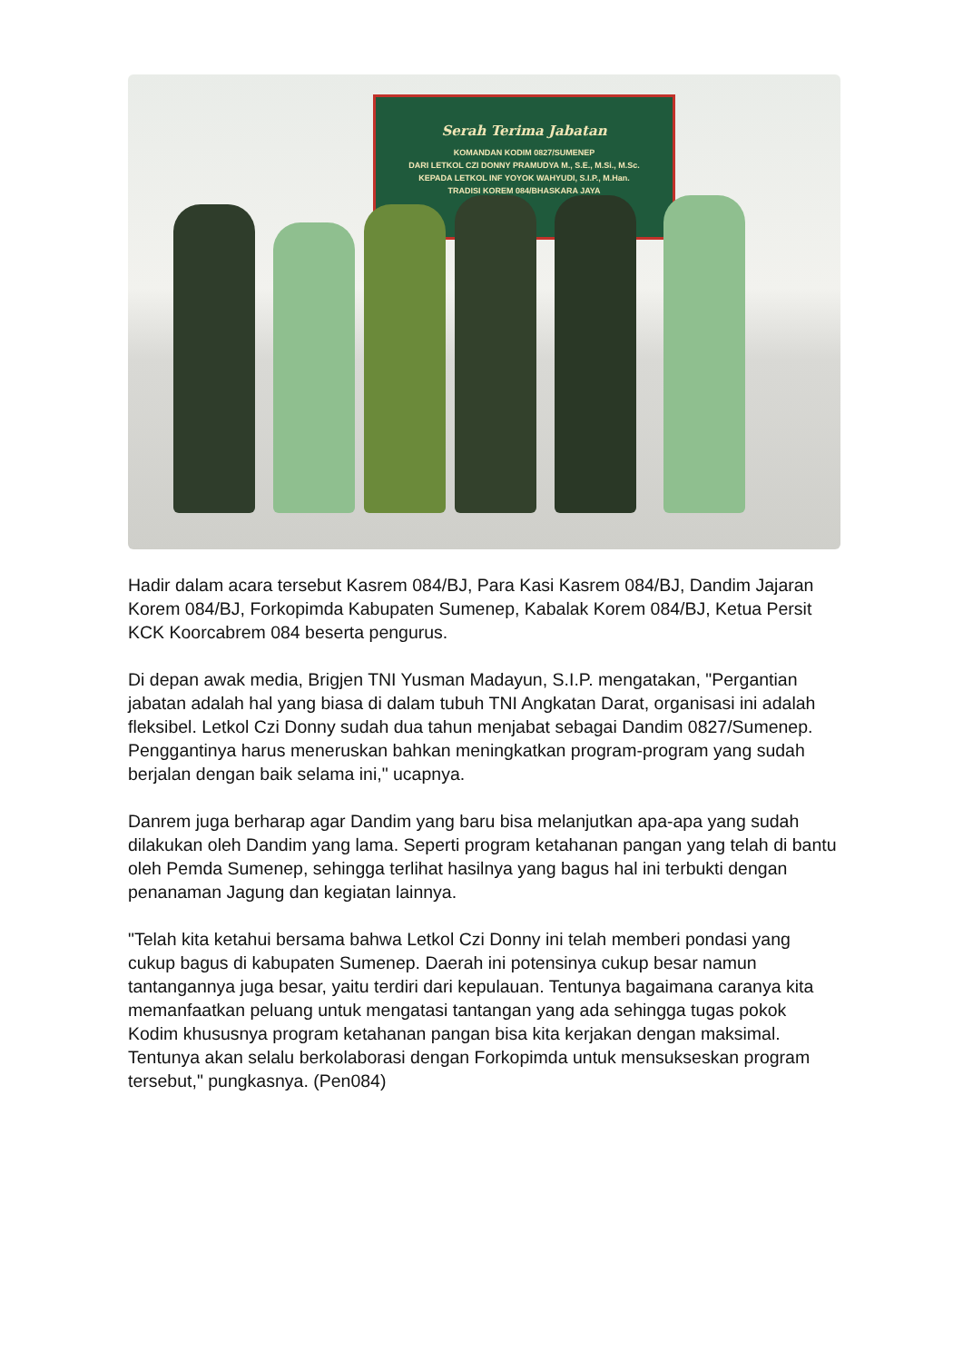Serah Terima Jabatan
KOMANDAN KODIM 0827/SUMENEP
DARI LETKOL CZI DONNY PRAMUDYA M., S.E., M.Si., M.Sc.
KEPADA LETKOL INF YOYOK WAHYUDI, S.I.P., M.Han.
TRADISI KOREM 084/BHASKARA JAYA
Hadir dalam acara tersebut Kasrem 084/BJ, Para Kasi Kasrem 084/BJ, Dandim Jajaran Korem 084/BJ, Forkopimda Kabupaten Sumenep, Kabalak Korem 084/BJ, Ketua Persit KCK Koorcabrem 084 beserta pengurus.
Di depan awak media, Brigjen TNI Yusman Madayun, S.I.P. mengatakan, "Pergantian jabatan adalah hal yang biasa di dalam tubuh TNI Angkatan Darat, organisasi ini adalah fleksibel. Letkol Czi Donny sudah dua tahun menjabat sebagai Dandim 0827/Sumenep. Penggantinya harus meneruskan bahkan meningkatkan program-program yang sudah berjalan dengan baik selama ini," ucapnya.
Danrem juga berharap agar Dandim yang baru bisa melanjutkan apa-apa yang sudah dilakukan oleh Dandim yang lama. Seperti program ketahanan pangan yang telah di bantu oleh Pemda Sumenep, sehingga terlihat hasilnya yang bagus hal ini terbukti dengan penanaman Jagung dan kegiatan lainnya.
"Telah kita ketahui bersama bahwa Letkol Czi Donny ini telah memberi pondasi yang cukup bagus di kabupaten Sumenep. Daerah ini potensinya cukup besar namun tantangannya juga besar, yaitu terdiri dari kepulauan. Tentunya bagaimana caranya kita memanfaatkan peluang untuk mengatasi tantangan yang ada sehingga tugas pokok Kodim khususnya program ketahanan pangan bisa kita kerjakan dengan maksimal. Tentunya akan selalu berkolaborasi dengan Forkopimda untuk mensukseskan program tersebut," pungkasnya. (Pen084)